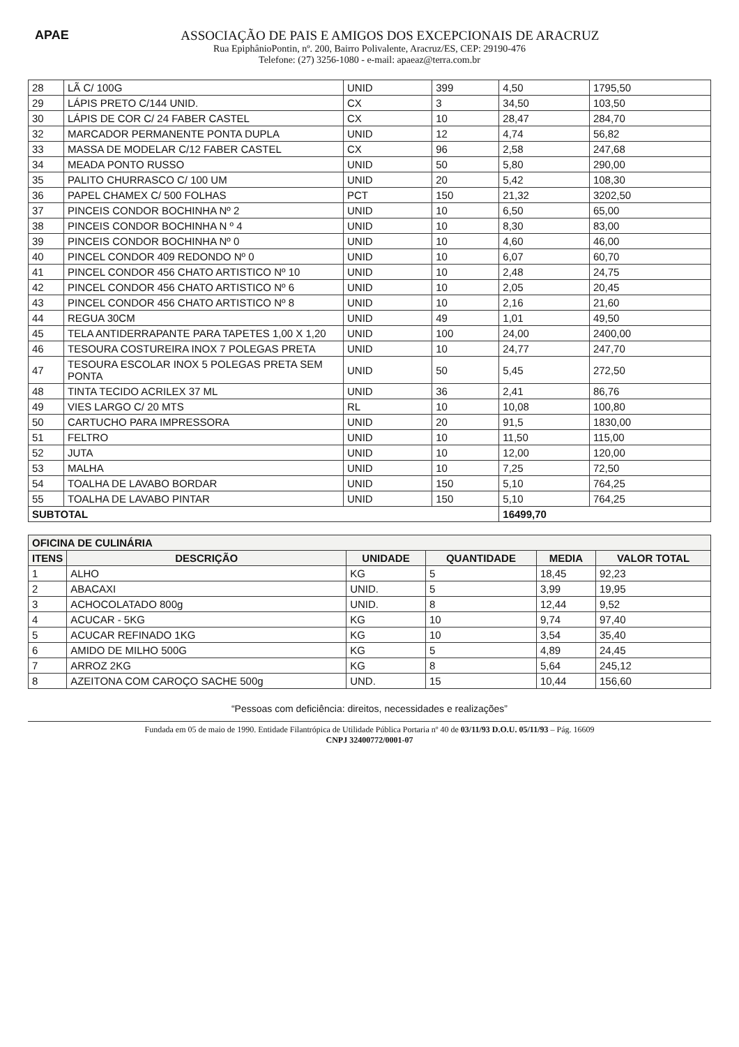APAE
ASSOCIAÇÃO DE PAIS E AMIGOS DOS EXCEPCIONAIS DE ARACRUZ
Rua EpiphânioPontin, nº. 200, Bairro Polivalente, Aracruz/ES, CEP: 29190-476
Telefone: (27) 3256-1080 - e-mail: apaeaz@terra.com.br
| 28 | LÃ C/ 100G | UNID | 399 | 4,50 | 1795,50 |
| 29 | LÁPIS PRETO C/144 UNID. | CX | 3 | 34,50 | 103,50 |
| 30 | LÁPIS DE COR C/ 24 FABER CASTEL | CX | 10 | 28,47 | 284,70 |
| 32 | MARCADOR PERMANENTE PONTA DUPLA | UNID | 12 | 4,74 | 56,82 |
| 33 | MASSA DE MODELAR C/12 FABER CASTEL | CX | 96 | 2,58 | 247,68 |
| 34 | MEADA PONTO RUSSO | UNID | 50 | 5,80 | 290,00 |
| 35 | PALITO CHURRASCO C/ 100 UM | UNID | 20 | 5,42 | 108,30 |
| 36 | PAPEL CHAMEX C/ 500 FOLHAS | PCT | 150 | 21,32 | 3202,50 |
| 37 | PINCEIS CONDOR BOCHINHA Nº 2 | UNID | 10 | 6,50 | 65,00 |
| 38 | PINCEIS CONDOR BOCHINHA N º 4 | UNID | 10 | 8,30 | 83,00 |
| 39 | PINCEIS CONDOR BOCHINHA Nº 0 | UNID | 10 | 4,60 | 46,00 |
| 40 | PINCEL CONDOR 409 REDONDO Nº 0 | UNID | 10 | 6,07 | 60,70 |
| 41 | PINCEL CONDOR 456 CHATO ARTISTICO Nº 10 | UNID | 10 | 2,48 | 24,75 |
| 42 | PINCEL CONDOR 456 CHATO ARTISTICO Nº 6 | UNID | 10 | 2,05 | 20,45 |
| 43 | PINCEL CONDOR 456 CHATO ARTISTICO Nº 8 | UNID | 10 | 2,16 | 21,60 |
| 44 | REGUA 30CM | UNID | 49 | 1,01 | 49,50 |
| 45 | TELA ANTIDERRAPANTE PARA TAPETES 1,00 X 1,20 | UNID | 100 | 24,00 | 2400,00 |
| 46 | TESOURA COSTUREIRA INOX 7 POLEGAS PRETA | UNID | 10 | 24,77 | 247,70 |
| 47 | TESOURA ESCOLAR INOX 5 POLEGAS PRETA SEM PONTA | UNID | 50 | 5,45 | 272,50 |
| 48 | TINTA TECIDO ACRILEX 37 ML | UNID | 36 | 2,41 | 86,76 |
| 49 | VIES LARGO C/ 20 MTS | RL | 10 | 10,08 | 100,80 |
| 50 | CARTUCHO PARA IMPRESSORA | UNID | 20 | 91,5 | 1830,00 |
| 51 | FELTRO | UNID | 10 | 11,50 | 115,00 |
| 52 | JUTA | UNID | 10 | 12,00 | 120,00 |
| 53 | MALHA | UNID | 10 | 7,25 | 72,50 |
| 54 | TOALHA DE LAVABO BORDAR | UNID | 150 | 5,10 | 764,25 |
| 55 | TOALHA DE LAVABO PINTAR | UNID | 150 | 5,10 | 764,25 |
| SUBTOTAL | | | | 16499,70 | |
| OFICINA DE CULINÁRIA | | | | | |
| --- | --- | --- | --- | --- | --- |
| ITENS | DESCRIÇÃO | UNIDADE | QUANTIDADE | MEDIA | VALOR TOTAL |
| 1 | ALHO | KG | 5 | 18,45 | 92,23 |
| 2 | ABACAXI | UNID. | 5 | 3,99 | 19,95 |
| 3 | ACHOCOLATADO 800g | UNID. | 8 | 12,44 | 9,52 |
| 4 | ACUCAR - 5KG | KG | 10 | 9,74 | 97,40 |
| 5 | ACUCAR REFINADO 1KG | KG | 10 | 3,54 | 35,40 |
| 6 | AMIDO DE MILHO 500G | KG | 5 | 4,89 | 24,45 |
| 7 | ARROZ 2KG | KG | 8 | 5,64 | 245,12 |
| 8 | AZEITONA COM CAROÇO SACHE 500g | UND. | 15 | 10,44 | 156,60 |
“Pessoas com deficiência: direitos, necessidades e realizações”
Fundada em 05 de maio de 1990. Entidade Filantrópica de Utilidade Pública Portaria nº 40 de 03/11/93 D.O.U. 05/11/93 – Pág. 16609
CNPJ 32400772/0001-07